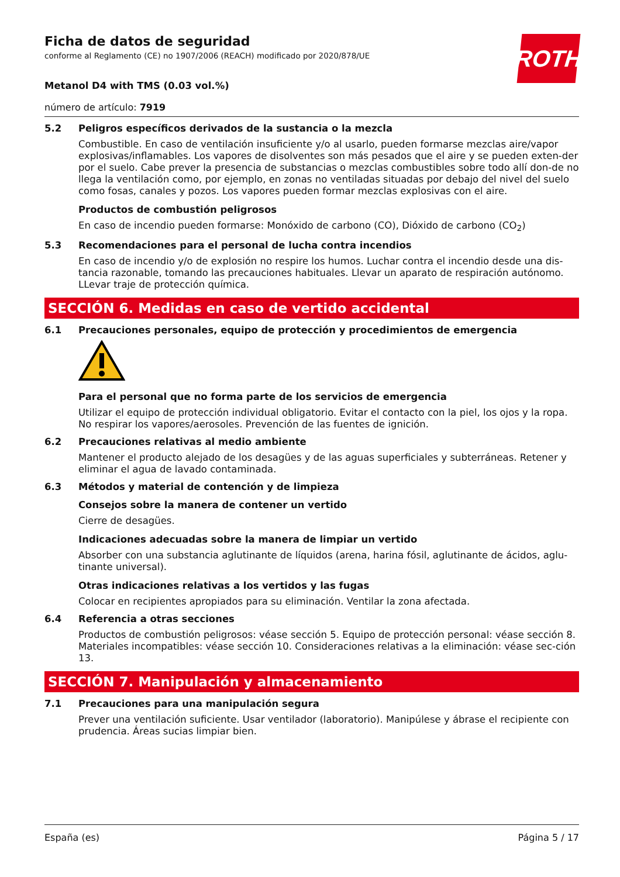Ficha de datos de seguridad
conforme al Reglamento (CE) no 1907/2006 (REACH) modificado por 2020/878/UE
ROTH
Metanol D4 with TMS (0.03 vol.%)
número de artículo: 7919
5.2 Peligros específicos derivados de la sustancia o la mezcla
Combustible. En caso de ventilación insuficiente y/o al usarlo, pueden formarse mezclas aire/vapor explosivas/inflamables. Los vapores de disolventes son más pesados que el aire y se pueden exten-der por el suelo. Cabe prever la presencia de substancias o mezclas combustibles sobre todo allí don-de no llega la ventilación como, por ejemplo, en zonas no ventiladas situadas por debajo del nivel del suelo como fosas, canales y pozos. Los vapores pueden formar mezclas explosivas con el aire.
Productos de combustión peligrosos
En caso de incendio pueden formarse: Monóxido de carbono (CO), Dióxido de carbono (CO<sub>2</sub>)
5.3 Recomendaciones para el personal de lucha contra incendios
En caso de incendio y/o de explosión no respire los humos. Luchar contra el incendio desde una dis-tancia razonable, tomando las precauciones habituales. Llevar un aparato de respiración autónomo. LLevar traje de protección química.
SECCIÓN 6. Medidas en caso de vertido accidental
6.1 Precauciones personales, equipo de protección y procedimientos de emergencia
Para el personal que no forma parte de los servicios de emergencia
Utilizar el equipo de protección individual obligatorio. Evitar el contacto con la piel, los ojos y la ropa. No respirar los vapores/aerosoles. Prevención de las fuentes de ignición.
6.2 Precauciones relativas al medio ambiente
Mantener el producto alejado de los desagües y de las aguas superficiales y subterráneas. Retener y eliminar el agua de lavado contaminada.
6.3 Métodos y material de contención y de limpieza
Consejos sobre la manera de contener un vertido
Cierre de desagües.
Indicaciones adecuadas sobre la manera de limpiar un vertido
Absorber con una substancia aglutinante de líquidos (arena, harina fósil, aglutinante de ácidos, aglu-tinante universal).
Otras indicaciones relativas a los vertidos y las fugas
Colocar en recipientes apropiados para su eliminación. Ventilar la zona afectada.
6.4 Referencia a otras secciones
Productos de combustión peligrosos: véase sección 5. Equipo de protección personal: véase sección 8. Materiales incompatibles: véase sección 10. Consideraciones relativas a la eliminación: véase sec-ción 13.
SECCIÓN 7. Manipulación y almacenamiento
7.1 Precauciones para una manipulación segura
Prever una ventilación suficiente. Usar ventilador (laboratorio). Manipúlese y ábrase el recipiente con prudencia. Áreas sucias limpiar bien.
España (es) Página 5 / 17